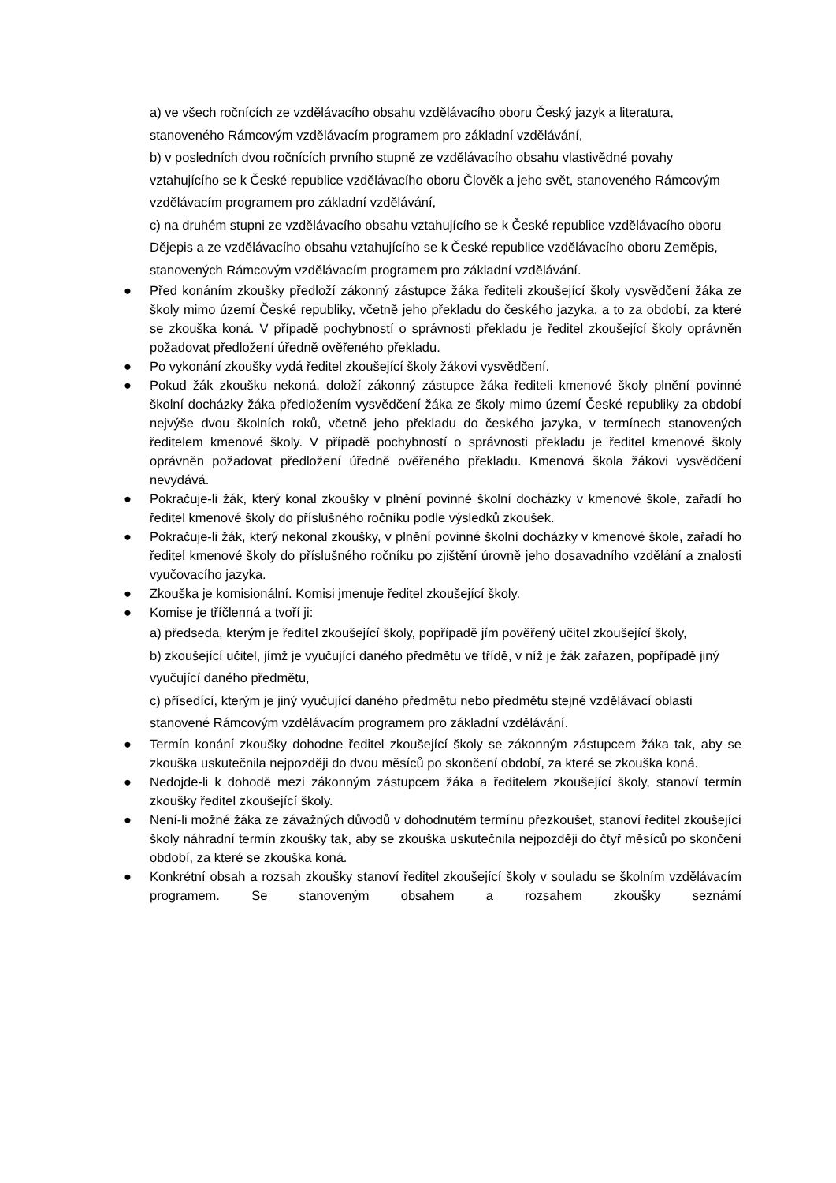a) ve všech ročnících ze vzdělávacího obsahu vzdělávacího oboru Český jazyk a literatura, stanoveného Rámcovým vzdělávacím programem pro základní vzdělávání,
b) v posledních dvou ročnících prvního stupně ze vzdělávacího obsahu vlastivědné povahy vztahujícího se k České republice vzdělávacího oboru Člověk a jeho svět, stanoveného Rámcovým vzdělávacím programem pro základní vzdělávání,
c) na druhém stupni ze vzdělávacího obsahu vztahujícího se k České republice vzdělávacího oboru Dějepis a ze vzdělávacího obsahu vztahujícího se k České republice vzdělávacího oboru Zeměpis, stanovených Rámcovým vzdělávacím programem pro základní vzdělávání.
●
Před konáním zkoušky předloží zákonný zástupce žáka řediteli zkoušející školy vysvědčení žáka ze školy mimo území České republiky, včetně jeho překladu do českého jazyka, a to za období, za které se zkouška koná. V případě pochybností o správnosti překladu je ředitel zkoušející školy oprávněn požadovat předložení úředně ověřeného překladu.
●
Po vykonání zkoušky vydá ředitel zkoušející školy žákovi vysvědčení.
●
Pokud žák zkoušku nekoná, doloží zákonný zástupce žáka řediteli kmenové školy plnění povinné školní docházky žáka předložením vysvědčení žáka ze školy mimo území České republiky za období nejvýše dvou školních roků, včetně jeho překladu do českého jazyka, v termínech stanovených ředitelem kmenové školy. V případě pochybností o správnosti překladu je ředitel kmenové školy oprávněn požadovat předložení úředně ověřeného překladu. Kmenová škola žákovi vysvědčení nevydává.
●
Pokračuje-li žák, který konal zkoušky v plnění povinné školní docházky v kmenové škole, zařadí ho ředitel kmenové školy do příslušného ročníku podle výsledků zkoušek.
●
Pokračuje-li žák, který nekonal zkoušky, v plnění povinné školní docházky v kmenové škole, zařadí ho ředitel kmenové školy do příslušného ročníku po zjištění úrovně jeho dosavadního vzdělání a znalosti vyučovacího jazyka.
●
Zkouška je komisionální. Komisi jmenuje ředitel zkoušející školy.
●
Komise je tříčlenná a tvoří ji:
a) předseda, kterým je ředitel zkoušející školy, popřípadě jím pověřený učitel zkoušející školy,
b) zkoušející učitel, jímž je vyučující daného předmětu ve třídě, v níž je žák zařazen, popřípadě jiný vyučující daného předmětu,
c) přísedící, kterým je jiný vyučující daného předmětu nebo předmětu stejné vzdělávací oblasti stanovené Rámcovým vzdělávacím programem pro základní vzdělávání.
●
Termín konání zkoušky dohodne ředitel zkoušející školy se zákonným zástupcem žáka tak, aby se zkouška uskutečnila nejpozději do dvou měsíců po skončení období, za které se zkouška koná.
●
Nedojde-li k dohodě mezi zákonným zástupcem žáka a ředitelem zkoušející školy, stanoví termín zkoušky ředitel zkoušející školy.
●
Není-li možné žáka ze závažných důvodů v dohodnutém termínu přezkoušet, stanoví ředitel zkoušející školy náhradní termín zkoušky tak, aby se zkouška uskutečnila nejpozději do čtyř měsíců po skončení období, za které se zkouška koná.
●
Konkrétní obsah a rozsah zkoušky stanoví ředitel zkoušející školy v souladu se školním vzdělávacím programem. Se stanoveným obsahem a rozsahem zkoušky seznámí